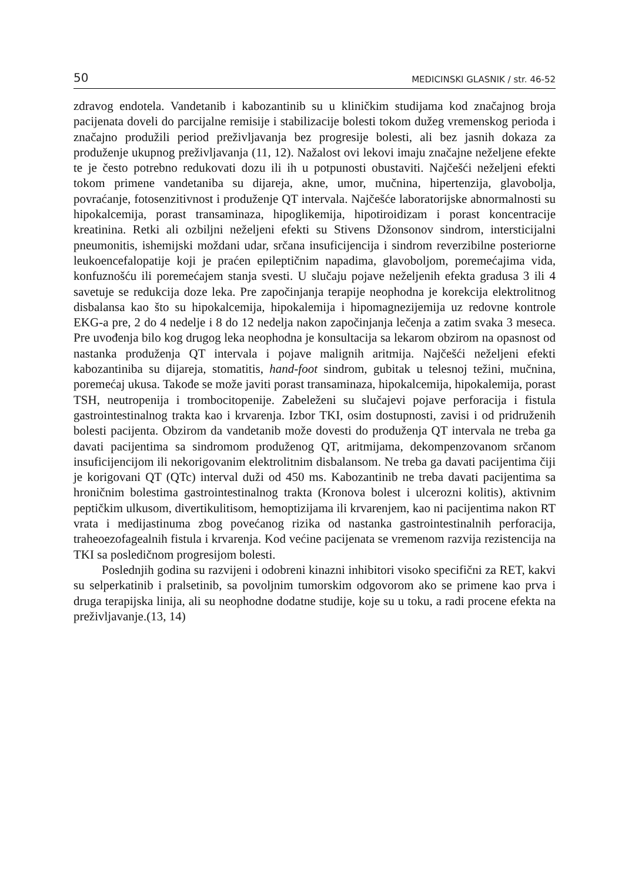50 MEDICINSKI GLASNIK / str. 46-52
zdravog endotela. Vandetanib i kabozantinib su u kliničkim studijama kod značajnog broja pacijenata doveli do parcijalne remisije i stabilizacije bolesti tokom dužeg vremenskog perioda i značajno produžili period preživljavanja bez progresije bolesti, ali bez jasnih dokaza za produženje ukupnog preživljavanja (11, 12). Nažalost ovi lekovi imaju značajne neželjene efekte te je često potrebno redukovati dozu ili ih u potpunosti obustaviti. Najčešći neželjeni efekti tokom primene vandetaniba su dijareja, akne, umor, mučnina, hipertenzija, glavobolja, povraćanje, fotosenzitivnost i produženje QT intervala. Najčešće laboratorijske abnormalnosti su hipokalcemija, porast transaminaza, hipoglikemija, hipotiroidizam i porast koncentracije kreatinina. Retki ali ozbiljni neželjeni efekti su Stivens Džonsonov sindrom, intersticijalni pneumonitis, ishemijski moždani udar, srčana insuficijencija i sindrom reverzibilne posteriorne leukoencefalopatije koji je praćen epileptičnim napadima, glavoboljom, poremećajima vida, konfuznošću ili poremećajem stanja svesti. U slučaju pojave neželjenih efekta gradusa 3 ili 4 savetuje se redukcija doze leka. Pre započinjanja terapije neophodna je korekcija elektrolitnog disbalansa kao što su hipokalcemija, hipokalemija i hipomagnezijemija uz redovne kontrole EKG-a pre, 2 do 4 nedelje i 8 do 12 nedelja nakon započinjanja lečenja a zatim svaka 3 meseca. Pre uvođenja bilo kog drugog leka neophodna je konsultacija sa lekarom obzirom na opasnost od nastanka produženja QT intervala i pojave malignih aritmija. Najčešći neželjeni efekti kabozantiniba su dijareja, stomatitis, hand-foot sindrom, gubitak u telesnoj težini, mučnina, poremećaj ukusa. Takođe se može javiti porast transaminaza, hipokalcemija, hipokalemija, porast TSH, neutropenija i trombocitopenije. Zabeleženi su slučajevi pojave perforacija i fistula gastrointestinalnog trakta kao i krvarenja. Izbor TKI, osim dostupnosti, zavisi i od pridruženih bolesti pacijenta. Obzirom da vandetanib može dovesti do produženja QT intervala ne treba ga davati pacijentima sa sindromom produženog QT, aritmijama, dekompenzovanom srčanom insuficijencijom ili nekorigovanim elektrolitnim disbalansom. Ne treba ga davati pacijentima čiji je korigovani QT (QTc) interval duži od 450 ms. Kabozantinib ne treba davati pacijentima sa hroničnim bolestima gastrointestinalnog trakta (Kronova bolest i ulcerozni kolitis), aktivnim peptičkim ulkusom, divertikulitisom, hemoptizijama ili krvarenjem, kao ni pacijentima nakon RT vrata i medijastinuma zbog povećanog rizika od nastanka gastrointestinalnih perforacija, traheoezofagealnih fistula i krvarenja. Kod većine pacijenata se vremenom razvija rezistencija na TKI sa posledičnom progresijom bolesti.
Poslednjih godina su razvijeni i odobreni kinazni inhibitori visoko specifični za RET, kakvi su selperkatinib i pralsetinib, sa povoljnim tumorskim odgovorom ako se primene kao prva i druga terapijska linija, ali su neophodne dodatne studije, koje su u toku, a radi procene efekta na preživljavanje.(13, 14)